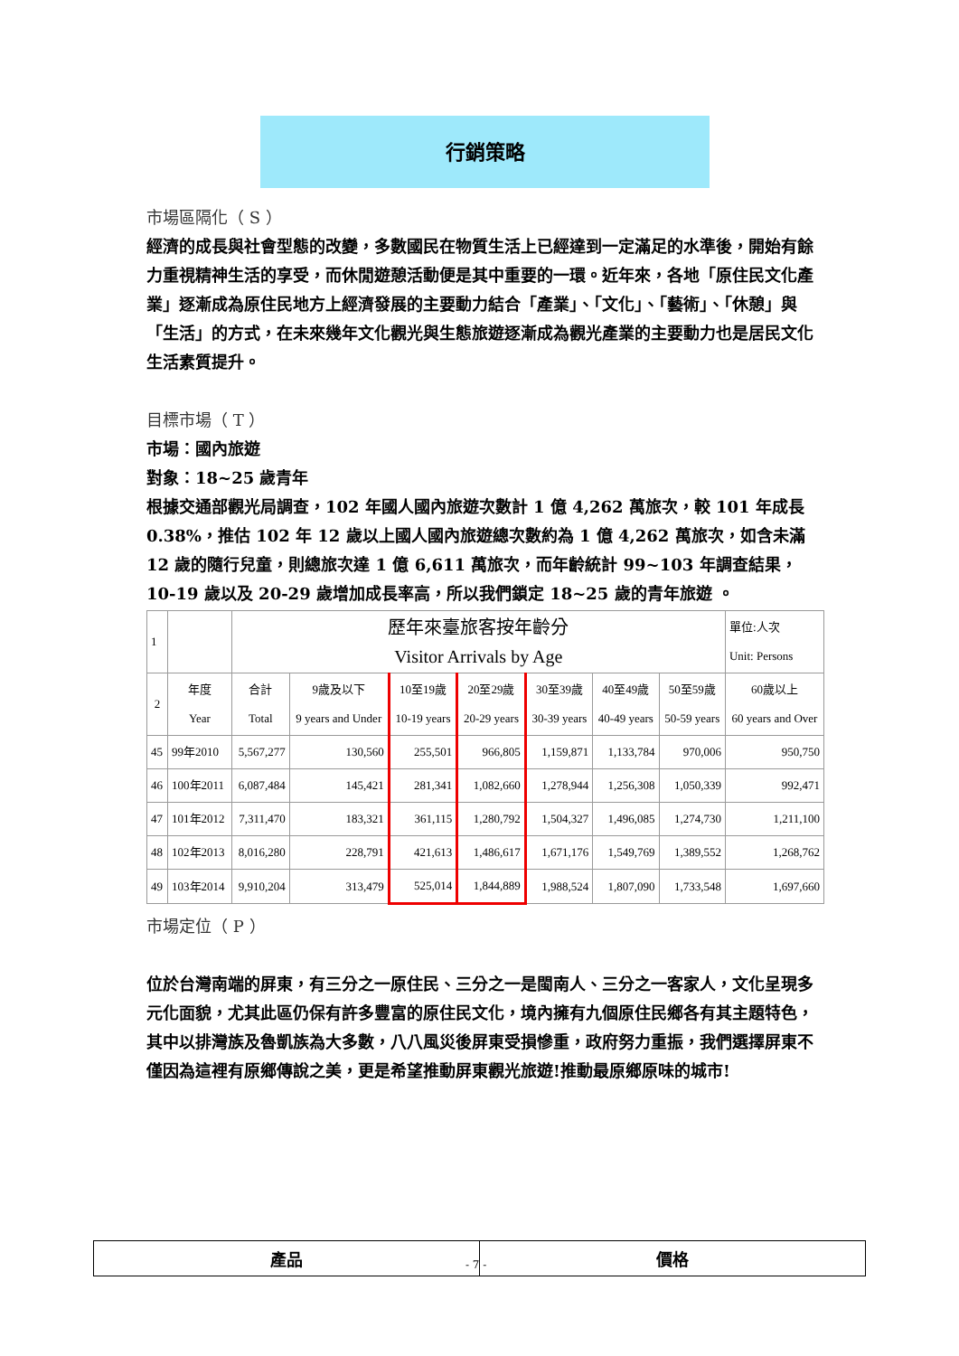行銷策略
市場區隔化（ S ）
經濟的成長與社會型態的改變，多數國民在物質生活上已經達到一定滿足的水準後，開始有餘力重視精神生活的享受，而休閒遊憩活動便是其中重要的一環。近年來，各地「原住民文化產業」逐漸成為原住民地方上經濟發展的主要動力結合「產業」、「文化」、「藝術」、「休憩」與「生活」的方式，在未來幾年文化觀光與生態旅遊逐漸成為觀光產業的主要動力也是居民文化生活素質提升。
目標市場（ T ）
市場：國內旅遊
對象：18~25 歲青年
根據交通部觀光局調查，102 年國人國內旅遊次數計 1 億 4,262 萬旅次，較 101 年成長 0.38%，推估 102 年 12 歲以上國人國內旅遊總次數約為 1 億 4,262 萬旅次，如含未滿 12 歲的隨行兒童，則總旅次達 1 億 6,611 萬旅次，而年齡統計 99~103 年調查結果，10-19 歲以及 20-29 歲增加成長率高，所以我們鎖定 18~25 歲的青年旅遊 。
| 1 | | 歷年來臺旅客按年齡分 Visitor Arrivals by Age | | | | | | | 單位:人次 Unit: Persons |
| 2 | 年度 Year | 合計 Total | 9歲及以下 9 years and Under | 10至19歲 10-19 years | 20至29歲 20-29 years | 30至39歲 30-39 years | 40至49歲 40-49 years | 50至59歲 50-59 years | 60歲以上 60 years and Over |
| 45 | 99年2010 | 5,567,277 | 130,560 | 255,501 | 966,805 | 1,159,871 | 1,133,784 | 970,006 | 950,750 |
| 46 | 100年2011 | 6,087,484 | 145,421 | 281,341 | 1,082,660 | 1,278,944 | 1,256,308 | 1,050,339 | 992,471 |
| 47 | 101年2012 | 7,311,470 | 183,321 | 361,115 | 1,280,792 | 1,504,327 | 1,496,085 | 1,274,730 | 1,211,100 |
| 48 | 102年2013 | 8,016,280 | 228,791 | 421,613 | 1,486,617 | 1,671,176 | 1,549,769 | 1,389,552 | 1,268,762 |
| 49 | 103年2014 | 9,910,204 | 313,479 | 525,014 | 1,844,889 | 1,988,524 | 1,807,090 | 1,733,548 | 1,697,660 |
市場定位（ P ）
位於台灣南端的屏東，有三分之一原住民、三分之一是閩南人、三分之一客家人，文化呈現多元化面貌，尤其此區仍保有許多豐富的原住民文化，境內擁有九個原住民鄉各有其主題特色，其中以排灣族及魯凱族為大多數，八八風災後屏東受損慘重，政府努力重振，我們選擇屏東不僅因為這裡有原鄉傳說之美，更是希望推動屏東觀光旅遊!推動最原鄉原味的城市!
產品 價格
- 7 -